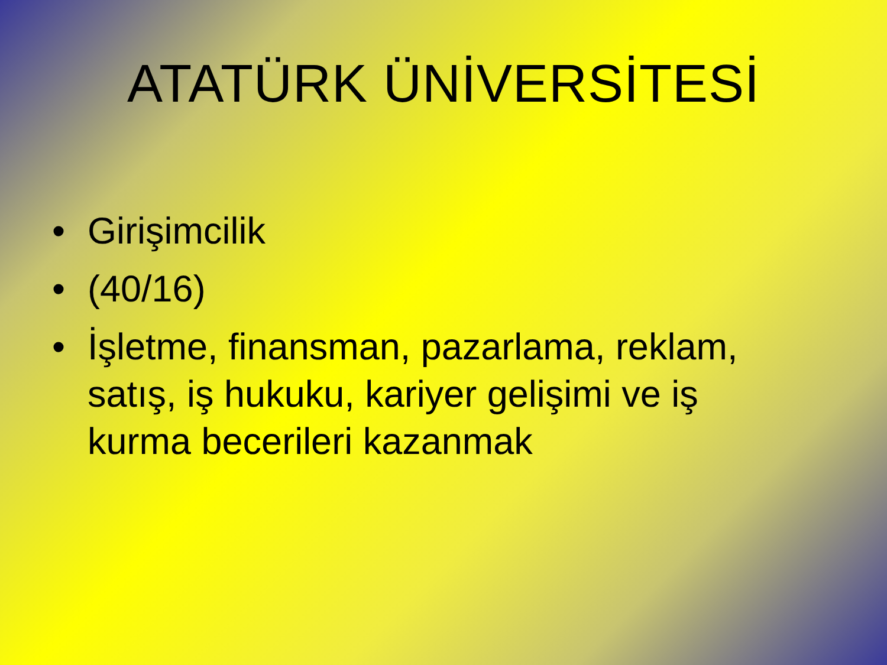ATATÜRK ÜNİVERSİTESİ
• Girişimcilik
• (40/16)
• İşletme, finansman, pazarlama, reklam, satış, iş hukuku, kariyer gelişimi ve iş kurma becerileri kazanmak